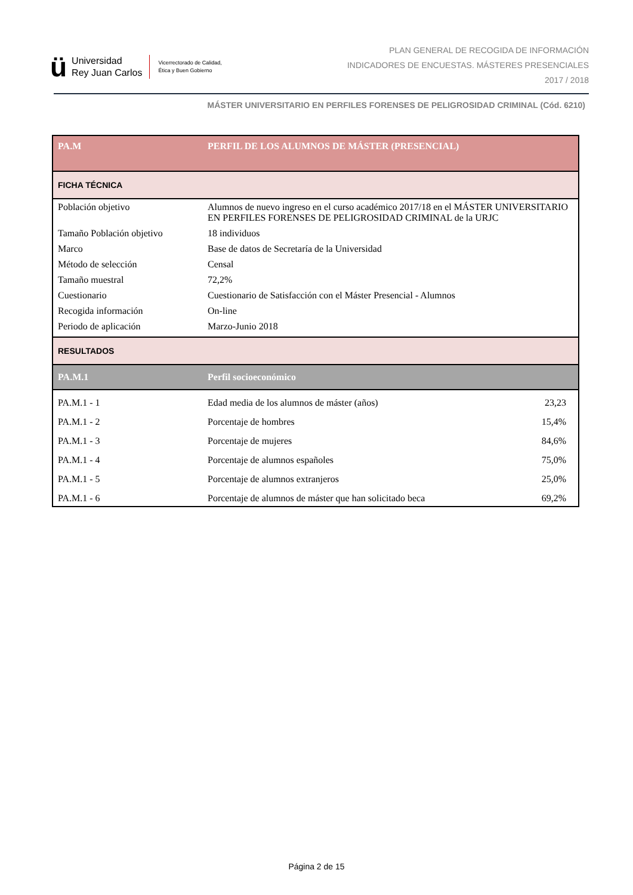ü
Universidad
Rey Juan Carlos
Vicerrectorado de Calidad,
Ética y Buen Gobierno
PLAN GENERAL DE RECOGIDA DE INFORMACIÓN
INDICADORES DE ENCUESTAS. MÁSTERES PRESENCIALES
2017 / 2018
MÁSTER UNIVERSITARIO EN PERFILES FORENSES DE PELIGROSIDAD CRIMINAL (Cód. 6210)
| PA.M | PERFIL DE LOS ALUMNOS DE MÁSTER (PRESENCIAL) | |
| FICHA TÉCNICA | | |
| Población objetivo | Alumnos de nuevo ingreso en el curso académico 2017/18 en el MÁSTER UNIVERSITARIO EN PERFILES FORENSES DE PELIGROSIDAD CRIMINAL de la URJC | |
| Tamaño Población objetivo | 18 individuos | |
| Marco | Base de datos de Secretaría de la Universidad | |
| Método de selección | Censal | |
| Tamaño muestral | 72,2% | |
| Cuestionario | Cuestionario de Satisfacción con el Máster Presencial - Alumnos | |
| Recogida información | On-line | |
| Periodo de aplicación | Marzo-Junio 2018 | |
| RESULTADOS | | |
| PA.M.1 | Perfil socioeconómico | |
| PA.M.1 - 1 | Edad media de los alumnos de máster (años) | 23,23 |
| PA.M.1 - 2 | Porcentaje de hombres | 15,4% |
| PA.M.1 - 3 | Porcentaje de mujeres | 84,6% |
| PA.M.1 - 4 | Porcentaje de alumnos españoles | 75,0% |
| PA.M.1 - 5 | Porcentaje de alumnos extranjeros | 25,0% |
| PA.M.1 - 6 | Porcentaje de alumnos de máster que han solicitado beca | 69,2% |
Página 2 de 15